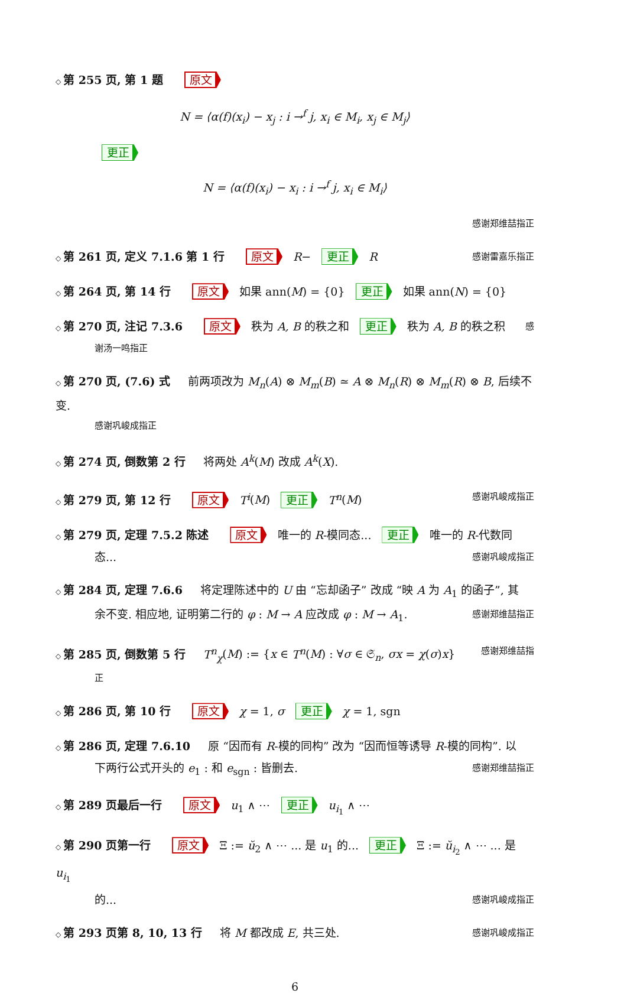◇ 第 255 页, 第 1 题 原文
N = ⟨α(f)(x<sub>i</sub>) − x<sub>j</sub> : i →<sup>f</sup> j, x<sub>i</sub> ∈ M<sub>i</sub>, x<sub>j</sub> ∈ M<sub>j</sub>⟩
更正
N = ⟨α(f)(x<sub>i</sub>) − x<sub>i</sub> : i →<sup>f</sup> j, x<sub>i</sub> ∈ M<sub>i</sub>⟩
感谢郑维喆指正
◇ 第 261 页, 定义 7.1.6 第 1 行 原文 R− 更正 R 感谢雷嘉乐指正
◇ 第 264 页, 第 14 行 原文 如果 ann(M) = {0} 更正 如果 ann(N) = {0}
◇ 第 270 页, 注记 7.3.6 原文 秩为 A, B 的秩之和 更正 秩为 A, B 的秩之积 感
谢汤一鸣指正
◇ 第 270 页, (7.6) 式 前两项改为 M<sub>n</sub>(A) ⊗ M<sub>m</sub>(B) ≃ A ⊗ M<sub>n</sub>(R) ⊗ M<sub>m</sub>(R) ⊗ B, 后续不变.
感谢巩峻成指正
◇ 第 274 页, 倒数第 2 行 将两处 A<sup>k</sup>(M) 改成 A<sup>k</sup>(X).
◇ 第 279 页, 第 12 行 原文 T<sup>i</sup>(M) 更正 T<sup>n</sup>(M) 感谢巩峻成指正
◇ 第 279 页, 定理 7.5.2 陈述 原文 唯一的 R-模同态... 更正 唯一的 R-代数同
态... 感谢巩峻成指正
◇ 第 284 页, 定理 7.6.6 将定理陈述中的 U 由 “忘却函子” 改成 “映 A 为 A<sub>1</sub> 的函子”, 其
余不变. 相应地, 证明第二行的 φ : M → A 应改成 φ : M → A<sub>1</sub>. 感谢郑维喆指正
◇ 第 285 页, 倒数第 5 行 T<sup>n</sup><sub>χ</sub>(M) := {x ∈ T<sup>n</sup>(M) : ∀σ ∈ 𝔖<sub>n</sub>, σx = χ(σ)x} 感谢郑维喆指
正
◇ 第 286 页, 第 10 行 原文 χ = 1, σ 更正 χ = 1, sgn
◇ 第 286 页, 定理 7.6.10 原 “因而有 R-模的同构” 改为 “因而恒等诱导 R-模的同构”. 以
下两行公式开头的 e<sub>1</sub> : 和 e<sub>sgn</sub> : 皆删去. 感谢郑维喆指正
◇ 第 289 页最后一行 原文 u<sub>1</sub> ∧ ⋯ 更正 u<sub>i<sub>1</sub></sub> ∧ ⋯
◇ 第 290 页第一行 原文 Ξ := ŭ<sub>2</sub> ∧ ⋯ ... 是 u<sub>1</sub> 的... 更正 Ξ := ŭ<sub>i<sub>2</sub></sub> ∧ ⋯ ... 是 u<sub>i<sub>1</sub></sub>
的... 感谢巩峻成指正
◇ 第 293 页第 8, 10, 13 行 将 M 都改成 E, 共三处. 感谢巩峻成指正
6